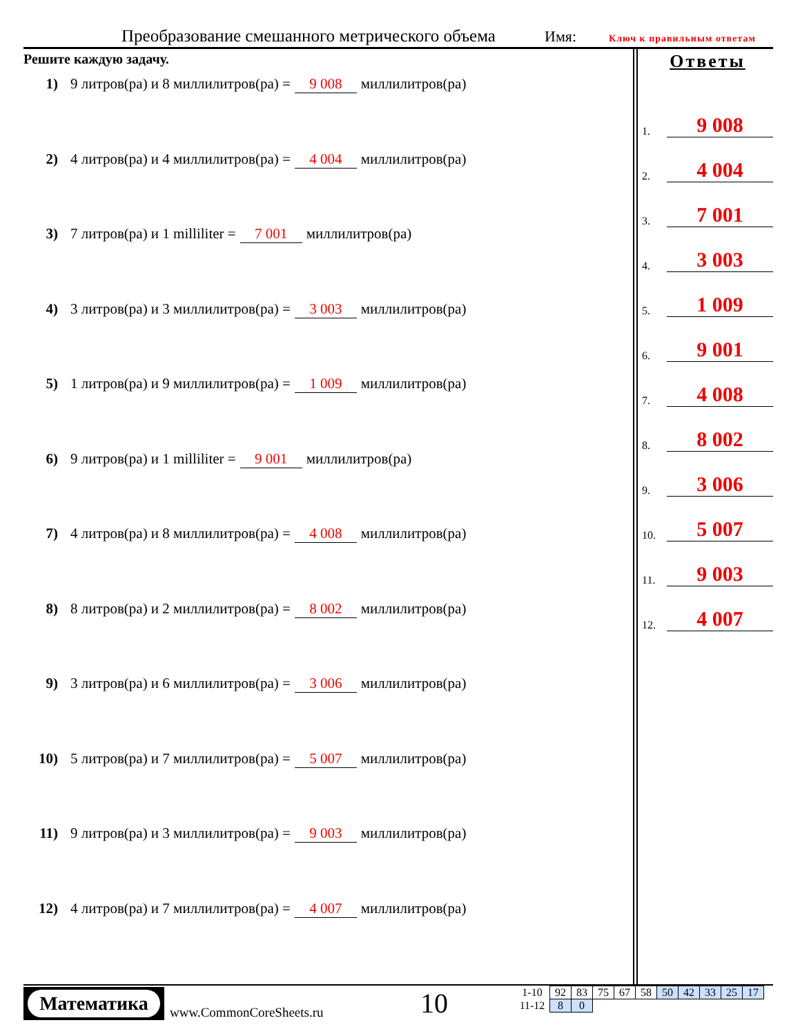Преобразование смешанного метрического объема
Имя: Ключ к правильным ответам
Решите каждую задачу.
1) 9 литров(ра) и 8 миллилитров(ра) = 9 008 миллилитров(ра)
2) 4 литров(ра) и 4 миллилитров(ра) = 4 004 миллилитров(ра)
3) 7 литров(ра) и 1 milliliter = 7 001 миллилитров(ра)
4) 3 литров(ра) и 3 миллилитров(ра) = 3 003 миллилитров(ра)
5) 1 литров(ра) и 9 миллилитров(ра) = 1 009 миллилитров(ра)
6) 9 литров(ра) и 1 milliliter = 9 001 миллилитров(ра)
7) 4 литров(ра) и 8 миллилитров(ра) = 4 008 миллилитров(ра)
8) 8 литров(ра) и 2 миллилитров(ра) = 8 002 миллилитров(ра)
9) 3 литров(ра) и 6 миллилитров(ра) = 3 006 миллилитров(ра)
10) 5 литров(ра) и 7 миллилитров(ра) = 5 007 миллилитров(ра)
11) 9 литров(ра) и 3 миллилитров(ра) = 9 003 миллилитров(ра)
12) 4 литров(ра) и 7 миллилитров(ра) = 4 007 миллилитров(ра)
Ответы
1.
9 008
2.
4 004
3.
7 001
4.
3 003
5.
1 009
6.
9 001
7.
4 008
8.
8 002
9.
3 006
10.
5 007
11.
9 003
12.
4 007
Математика
www.CommonCoreSheets.ru 10
| 1-10 | 92 | 83 | 75 | 67 | 58 | 50 | 42 | 33 | 25 | 17 |
| 11-12 | 8 | 0 | | | | | | | | |